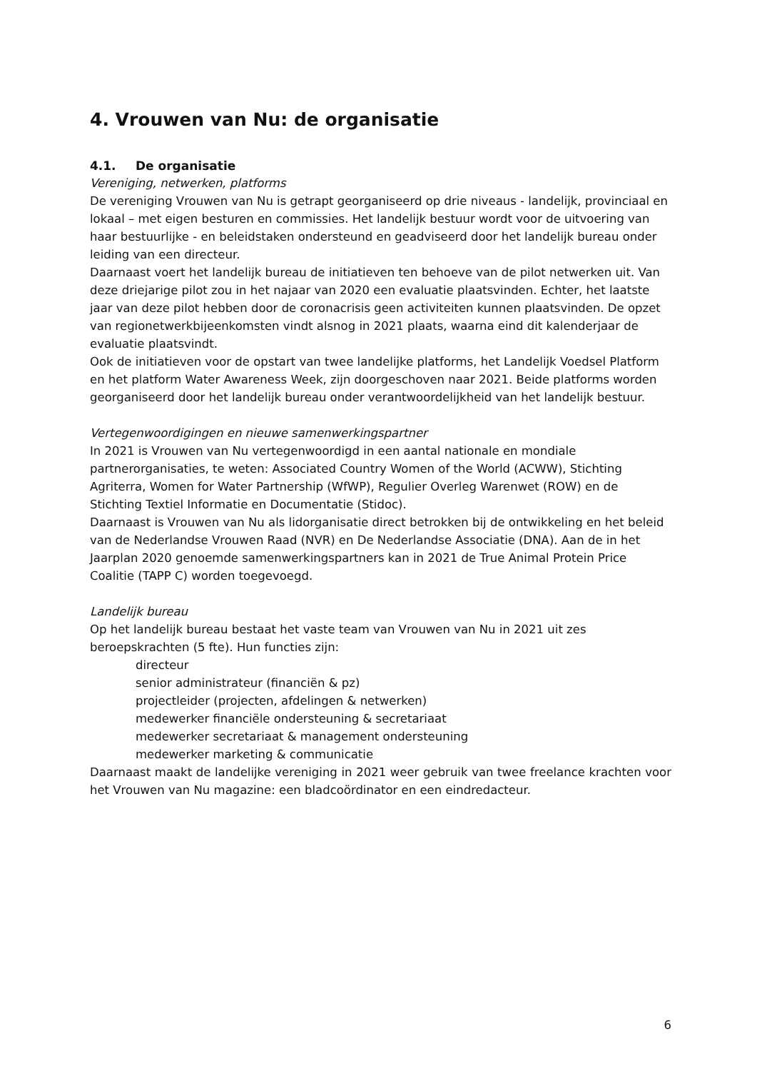4. Vrouwen van Nu: de organisatie
4.1. De organisatie
Vereniging, netwerken, platforms
De vereniging Vrouwen van Nu is getrapt georganiseerd op drie niveaus - landelijk, provinciaal en lokaal – met eigen besturen en commissies. Het landelijk bestuur wordt voor de uitvoering van haar bestuurlijke - en beleidstaken ondersteund en geadviseerd door het landelijk bureau onder leiding van een directeur.
Daarnaast voert het landelijk bureau de initiatieven ten behoeve van de pilot netwerken uit. Van deze driejarige pilot zou in het najaar van 2020 een evaluatie plaatsvinden. Echter, het laatste jaar van deze pilot hebben door de coronacrisis geen activiteiten kunnen plaatsvinden. De opzet van regionetwerkbijeenkomsten vindt alsnog in 2021 plaats, waarna eind dit kalenderjaar de evaluatie plaatsvindt.
Ook de initiatieven voor de opstart van twee landelijke platforms, het Landelijk Voedsel Platform en het platform Water Awareness Week, zijn doorgeschoven naar 2021. Beide platforms worden georganiseerd door het landelijk bureau onder verantwoordelijkheid van het landelijk bestuur.
Vertegenwoordigingen en nieuwe samenwerkingspartner
In 2021 is Vrouwen van Nu vertegenwoordigd in een aantal nationale en mondiale partnerorganisaties, te weten: Associated Country Women of the World (ACWW), Stichting Agriterra, Women for Water Partnership (WfWP), Regulier Overleg Warenwet (ROW) en de Stichting Textiel Informatie en Documentatie (Stidoc).
Daarnaast is Vrouwen van Nu als lidorganisatie direct betrokken bij de ontwikkeling en het beleid van de Nederlandse Vrouwen Raad (NVR) en De Nederlandse Associatie (DNA). Aan de in het Jaarplan 2020 genoemde samenwerkingspartners kan in 2021 de True Animal Protein Price Coalitie (TAPP C) worden toegevoegd.
Landelijk bureau
Op het landelijk bureau bestaat het vaste team van Vrouwen van Nu in 2021 uit zes beroepskrachten (5 fte). Hun functies zijn:
directeur
senior administrateur (financiën & pz)
projectleider (projecten, afdelingen & netwerken)
medewerker financiële ondersteuning & secretariaat
medewerker secretariaat & management ondersteuning
medewerker marketing & communicatie
Daarnaast maakt de landelijke vereniging in 2021 weer gebruik van twee freelance krachten voor het Vrouwen van Nu magazine: een bladcoördinator en een eindredacteur.
6